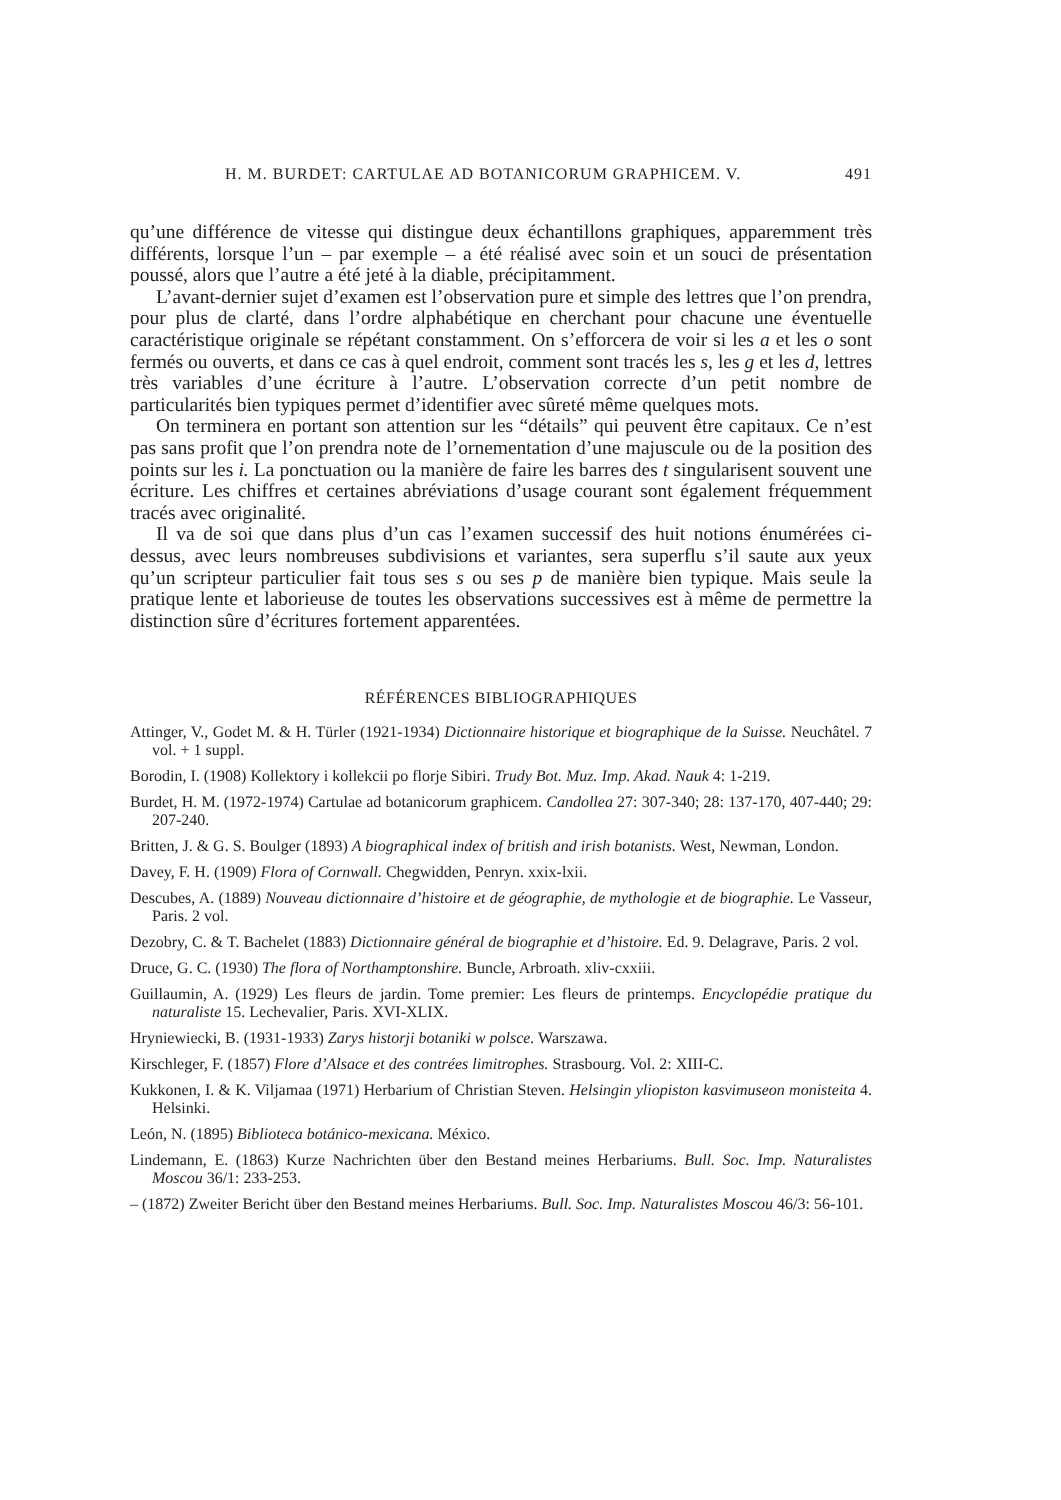H. M. BURDET: CARTULAE AD BOTANICORUM GRAPHICEM. V. 491
qu’une différence de vitesse qui distingue deux échantillons graphiques, apparemment très différents, lorsque l’un – par exemple – a été réalisé avec soin et un souci de présentation poussé, alors que l’autre a été jeté à la diable, précipitamment.
L’avant-dernier sujet d’examen est l’observation pure et simple des lettres que l’on prendra, pour plus de clarté, dans l’ordre alphabétique en cherchant pour chacune une éventuelle caractéristique originale se répétant constamment. On s’efforcera de voir si les a et les o sont fermés ou ouverts, et dans ce cas à quel endroit, comment sont tracés les s, les g et les d, lettres très variables d’une écriture à l’autre. L’observation correcte d’un petit nombre de particularités bien typiques permet d’identifier avec sûreté même quelques mots.
On terminera en portant son attention sur les “détails” qui peuvent être capitaux. Ce n’est pas sans profit que l’on prendra note de l’ornementation d’une majuscule ou de la position des points sur les i. La ponctuation ou la manière de faire les barres des t singularisent souvent une écriture. Les chiffres et certaines abréviations d’usage courant sont également fréquemment tracés avec originalité.
Il va de soi que dans plus d’un cas l’examen successif des huit notions énumérées ci-dessus, avec leurs nombreuses subdivisions et variantes, sera superflu s’il saute aux yeux qu’un scripteur particulier fait tous ses s ou ses p de manière bien typique. Mais seule la pratique lente et laborieuse de toutes les observations successives est à même de permettre la distinction sûre d’écritures fortement apparentées.
RÉFÉRENCES BIBLIOGRAPHIQUES
Attinger, V., Godet M. & H. Türler (1921-1934) Dictionnaire historique et biographique de la Suisse. Neuchâtel. 7 vol. + 1 suppl.
Borodin, I. (1908) Kollektory i kollekcii po florje Sibiri. Trudy Bot. Muz. Imp. Akad. Nauk 4: 1-219.
Burdet, H. M. (1972-1974) Cartulae ad botanicorum graphicem. Candollea 27: 307-340; 28: 137-170, 407-440; 29: 207-240.
Britten, J. & G. S. Boulger (1893) A biographical index of british and irish botanists. West, Newman, London.
Davey, F. H. (1909) Flora of Cornwall. Chegwidden, Penryn. xxix-lxii.
Descubes, A. (1889) Nouveau dictionnaire d’histoire et de géographie, de mythologie et de biographie. Le Vasseur, Paris. 2 vol.
Dezobry, C. & T. Bachelet (1883) Dictionnaire général de biographie et d’histoire. Ed. 9. Delagrave, Paris. 2 vol.
Druce, G. C. (1930) The flora of Northamptonshire. Buncle, Arbroath. xliv-cxxiii.
Guillaumin, A. (1929) Les fleurs de jardin. Tome premier: Les fleurs de printemps. Encyclopédie pratique du naturaliste 15. Lechevalier, Paris. XVI-XLIX.
Hryniewiecki, B. (1931-1933) Zarys historji botaniki w polsce. Warszawa.
Kirschleger, F. (1857) Flore d’Alsace et des contrées limitrophes. Strasbourg. Vol. 2: XIII-C.
Kukkonen, I. & K. Viljamaa (1971) Herbarium of Christian Steven. Helsingin yliopiston kasvimuseon monisteita 4. Helsinki.
León, N. (1895) Biblioteca botánico-mexicana. México.
Lindemann, E. (1863) Kurze Nachrichten über den Bestand meines Herbariums. Bull. Soc. Imp. Naturalistes Moscou 36/1: 233-253.
– (1872) Zweiter Bericht über den Bestand meines Herbariums. Bull. Soc. Imp. Naturalistes Moscou 46/3: 56-101.